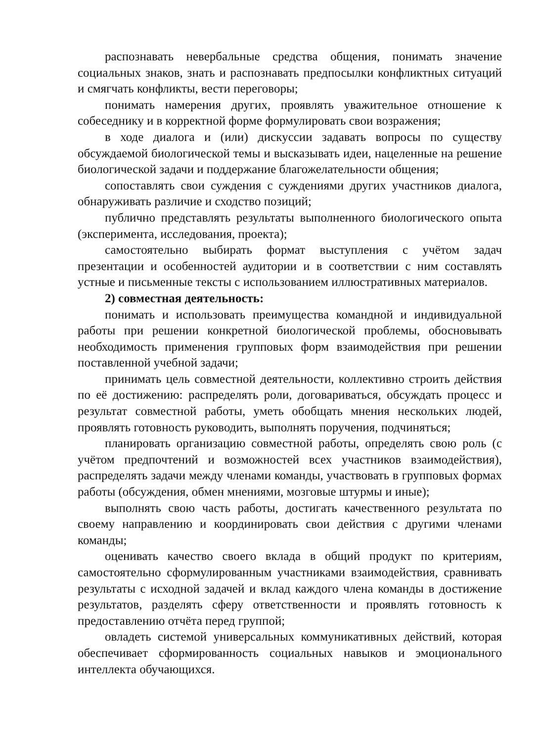распознавать невербальные средства общения, понимать значение социальных знаков, знать и распознавать предпосылки конфликтных ситуаций и смягчать конфликты, вести переговоры;
понимать намерения других, проявлять уважительное отношение к собеседнику и в корректной форме формулировать свои возражения;
в ходе диалога и (или) дискуссии задавать вопросы по существу обсуждаемой биологической темы и высказывать идеи, нацеленные на решение биологической задачи и поддержание благожелательности общения;
сопоставлять свои суждения с суждениями других участников диалога, обнаруживать различие и сходство позиций;
публично представлять результаты выполненного биологического опыта (эксперимента, исследования, проекта);
самостоятельно выбирать формат выступления с учётом задач презентации и особенностей аудитории и в соответствии с ним составлять устные и письменные тексты с использованием иллюстративных материалов.
2) совместная деятельность:
понимать и использовать преимущества командной и индивидуальной работы при решении конкретной биологической проблемы, обосновывать необходимость применения групповых форм взаимодействия при решении поставленной учебной задачи;
принимать цель совместной деятельности, коллективно строить действия по её достижению: распределять роли, договариваться, обсуждать процесс и результат совместной работы, уметь обобщать мнения нескольких людей, проявлять готовность руководить, выполнять поручения, подчиняться;
планировать организацию совместной работы, определять свою роль (с учётом предпочтений и возможностей всех участников взаимодействия), распределять задачи между членами команды, участвовать в групповых формах работы (обсуждения, обмен мнениями, мозговые штурмы и иные);
выполнять свою часть работы, достигать качественного результата по своему направлению и координировать свои действия с другими членами команды;
оценивать качество своего вклада в общий продукт по критериям, самостоятельно сформулированным участниками взаимодействия, сравнивать результаты с исходной задачей и вклад каждого члена команды в достижение результатов, разделять сферу ответственности и проявлять готовность к предоставлению отчёта перед группой;
овладеть системой универсальных коммуникативных действий, которая обеспечивает сформированность социальных навыков и эмоционального интеллекта обучающихся.